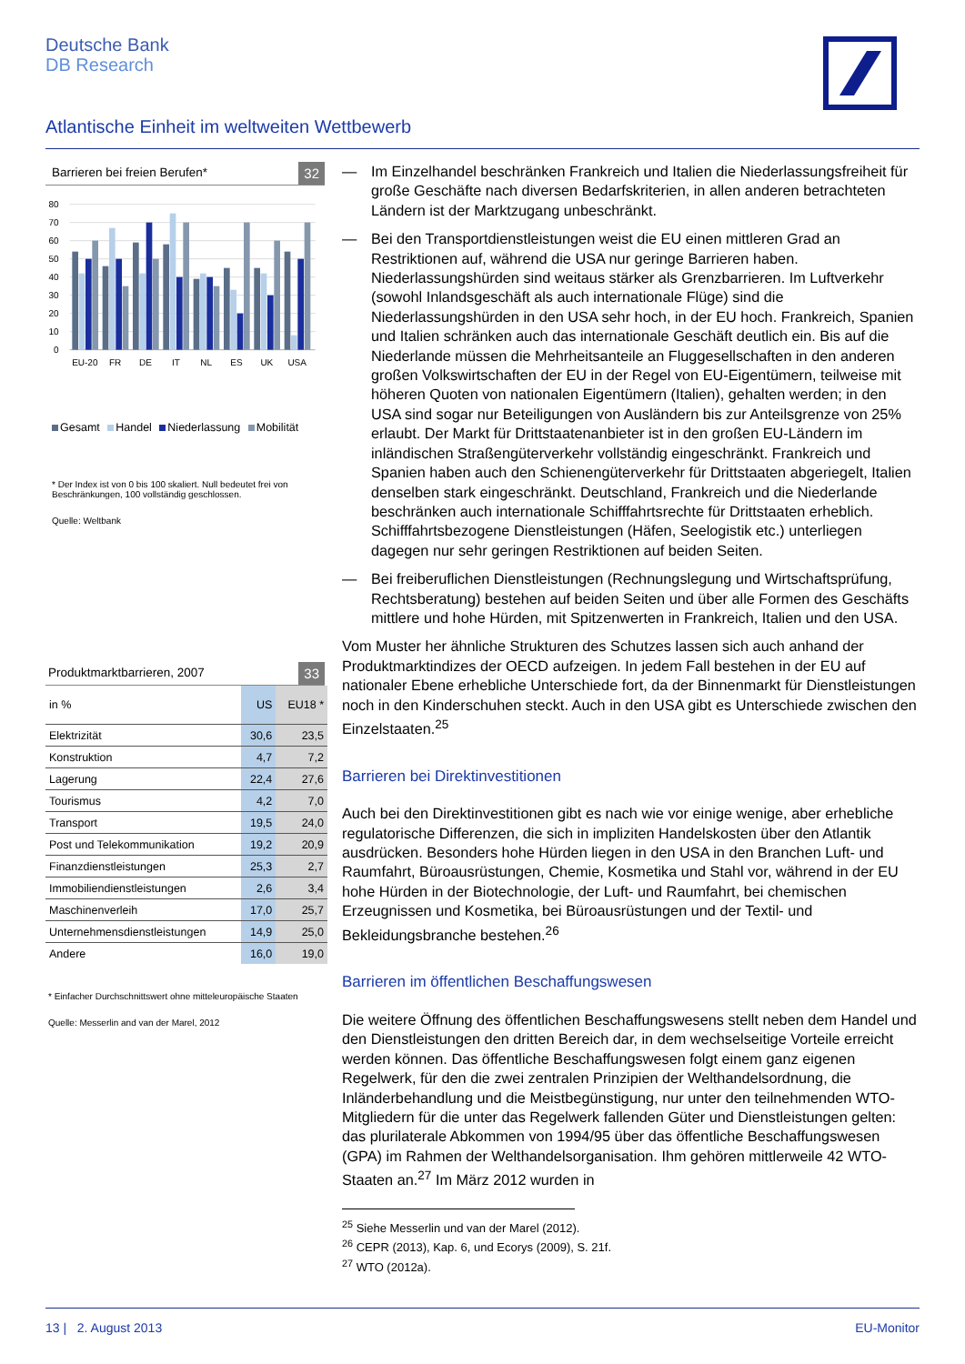Deutsche Bank
DB Research
Atlantische Einheit im weltweiten Wettbewerb
Barrieren bei freien Berufen* 32
80
70
60
50
40
30
20
10
0
EU-20
FR
DE
IT
NL
ES
UK
USA
Gesamt Handel Niederlassung Mobilität
* Der Index ist von 0 bis 100 skaliert. Null bedeutet frei von Beschränkungen, 100 vollständig geschlossen.
Quelle: Weltbank
Produktmarktbarrieren, 2007 33
| in % | US | EU18 * |
| Elektrizität | 30,6 | 23,5 |
| Konstruktion | 4,7 | 7,2 |
| Lagerung | 22,4 | 27,6 |
| Tourismus | 4,2 | 7,0 |
| Transport | 19,5 | 24,0 |
| Post und Telekommunikation | 19,2 | 20,9 |
| Finanzdienstleistungen | 25,3 | 2,7 |
| Immobiliendienstleistungen | 2,6 | 3,4 |
| Maschinenverleih | 17,0 | 25,7 |
| Unternehmensdienstleistungen | 14,9 | 25,0 |
| Andere | 16,0 | 19,0 |
* Einfacher Durchschnittswert ohne mitteleuropäische Staaten
Quelle: Messerlin and van der Marel, 2012
— Im Einzelhandel beschränken Frankreich und Italien die Niederlassungsfreiheit für große Geschäfte nach diversen Bedarfskriterien, in allen anderen betrachteten Ländern ist der Marktzugang unbeschränkt.
— Bei den Transportdienstleistungen weist die EU einen mittleren Grad an Restriktionen auf, während die USA nur geringe Barrieren haben. Niederlassungshürden sind weitaus stärker als Grenzbarrieren. Im Luftverkehr (sowohl Inlandsgeschäft als auch internationale Flüge) sind die Niederlassungshürden in den USA sehr hoch, in der EU hoch. Frankreich, Spanien und Italien schränken auch das internationale Geschäft deutlich ein. Bis auf die Niederlande müssen die Mehrheitsanteile an Fluggesellschaften in den anderen großen Volkswirtschaften der EU in der Regel von EU-Eigentümern, teilweise mit höheren Quoten von nationalen Eigentümern (Italien), gehalten werden; in den USA sind sogar nur Beteiligungen von Ausländern bis zur Anteilsgrenze von 25% erlaubt. Der Markt für Drittstaatenanbieter ist in den großen EU-Ländern im inländischen Straßengüterverkehr vollständig eingeschränkt. Frankreich und Spanien haben auch den Schienengüterverkehr für Drittstaaten abgeriegelt, Italien denselben stark eingeschränkt. Deutschland, Frankreich und die Niederlande beschränken auch internationale Schifffahrtsrechte für Drittstaaten erheblich. Schifffahrtsbezogene Dienstleistungen (Häfen, Seelogistik etc.) unterliegen dagegen nur sehr geringen Restriktionen auf beiden Seiten.
— Bei freiberuflichen Dienstleistungen (Rechnungslegung und Wirtschaftsprüfung, Rechtsberatung) bestehen auf beiden Seiten und über alle Formen des Geschäfts mittlere und hohe Hürden, mit Spitzenwerten in Frankreich, Italien und den USA.
Vom Muster her ähnliche Strukturen des Schutzes lassen sich auch anhand der Produktmarktindizes der OECD aufzeigen. In jedem Fall bestehen in der EU auf nationaler Ebene erhebliche Unterschiede fort, da der Binnenmarkt für Dienstleistungen noch in den Kinderschuhen steckt. Auch in den USA gibt es Unterschiede zwischen den Einzelstaaten.<sup>25</sup>
Barrieren bei Direktinvestitionen
Auch bei den Direktinvestitionen gibt es nach wie vor einige wenige, aber erhebliche regulatorische Differenzen, die sich in impliziten Handelskosten über den Atlantik ausdrücken. Besonders hohe Hürden liegen in den USA in den Branchen Luft- und Raumfahrt, Büroausrüstungen, Chemie, Kosmetika und Stahl vor, während in der EU hohe Hürden in der Biotechnologie, der Luft- und Raumfahrt, bei chemischen Erzeugnissen und Kosmetika, bei Büroausrüstungen und der Textil- und Bekleidungsbranche bestehen.<sup>26</sup>
Barrieren im öffentlichen Beschaffungswesen
Die weitere Öffnung des öffentlichen Beschaffungswesens stellt neben dem Handel und den Dienstleistungen den dritten Bereich dar, in dem wechselseitige Vorteile erreicht werden können. Das öffentliche Beschaffungswesen folgt einem ganz eigenen Regelwerk, für den die zwei zentralen Prinzipien der Welthandelsordnung, die Inländerbehandlung und die Meistbegünstigung, nur unter den teilnehmenden WTO-Mitgliedern für die unter das Regelwerk fallenden Güter und Dienstleistungen gelten: das plurilaterale Abkommen von 1994/95 über das öffentliche Beschaffungswesen (GPA) im Rahmen der Welthandelsorganisation. Ihm gehören mittlerweile 42 WTO-Staaten an.<sup>27</sup> Im März 2012 wurden in
<sup>25</sup> Siehe Messerlin und van der Marel (2012).
<sup>26</sup> CEPR (2013), Kap. 6, und Ecorys (2009), S. 21f.
<sup>27</sup> WTO (2012a).
13 | 2. August 2013 EU-Monitor